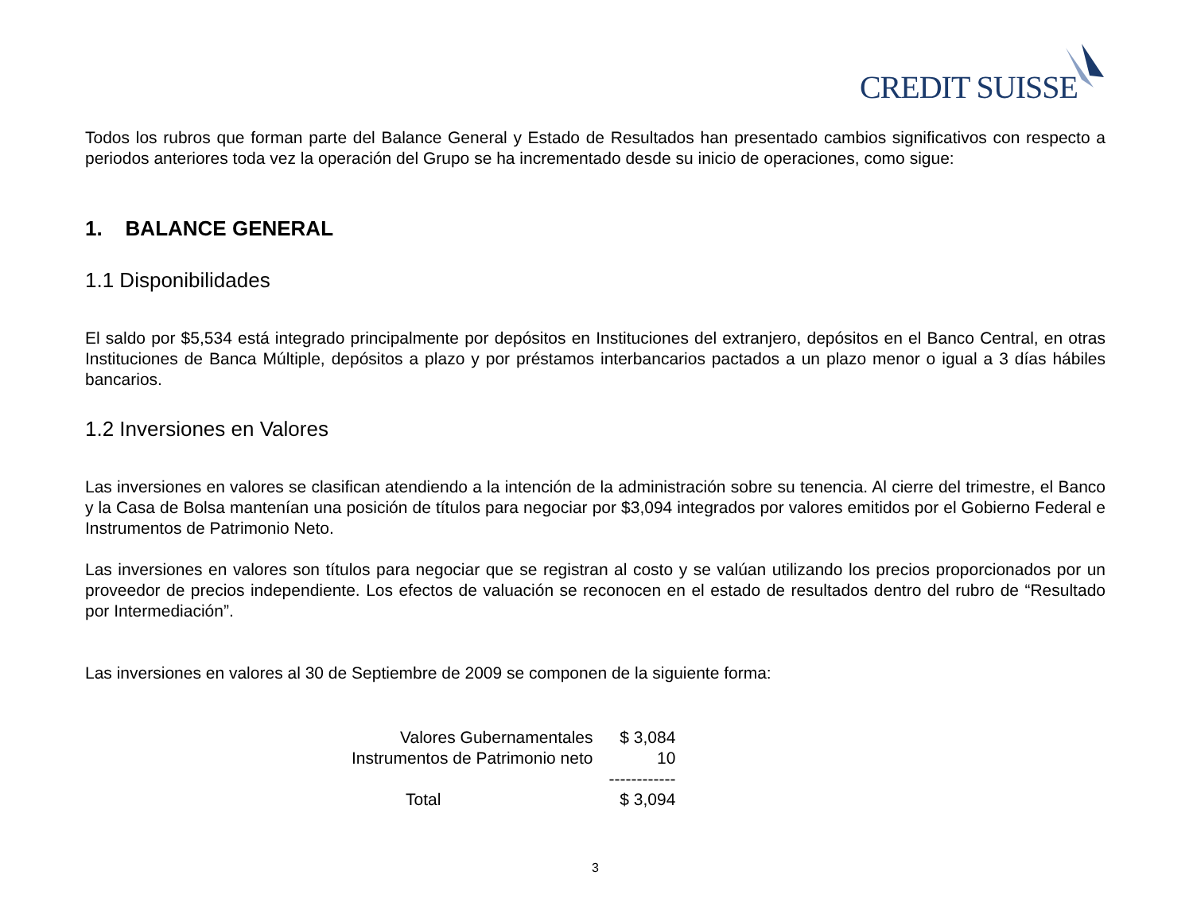CREDIT SUISSE
Todos los rubros que forman parte del Balance General y Estado de Resultados han presentado cambios significativos con respecto a periodos anteriores toda vez la operación del Grupo se ha incrementado desde su inicio de operaciones, como sigue:
1. BALANCE GENERAL
1.1 Disponibilidades
El saldo por $5,534 está integrado principalmente por depósitos en Instituciones del extranjero, depósitos en el Banco Central, en otras Instituciones de Banca Múltiple, depósitos a plazo y por préstamos interbancarios pactados a un plazo menor o igual a 3 días hábiles bancarios.
1.2 Inversiones en Valores
Las inversiones en valores se clasifican atendiendo a la intención de la administración sobre su tenencia. Al cierre del trimestre, el Banco y la Casa de Bolsa mantenían una posición de títulos para negociar por $3,094 integrados por valores emitidos por el Gobierno Federal e Instrumentos de Patrimonio Neto.
Las inversiones en valores son títulos para negociar que se registran al costo y se valúan utilizando los precios proporcionados por un proveedor de precios independiente. Los efectos de valuación se reconocen en el estado de resultados dentro del rubro de “Resultado por Intermediación”.
Las inversiones en valores al 30 de Septiembre de 2009 se componen de la siguiente forma:
| Valores Gubernamentales | $ 3,084 |
| Instrumentos de Patrimonio neto | 10 |
| | ------------ |
| Total | $ 3,094 |
3